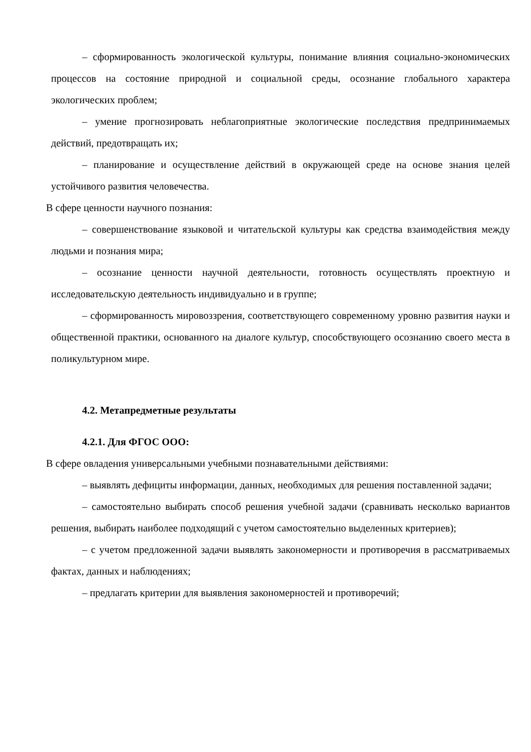– сформированность экологической культуры, понимание влияния социально-экономических процессов на состояние природной и социальной среды, осознание глобального характера экологических проблем;
– умение прогнозировать неблагоприятные экологические последствия предпринимаемых действий, предотвращать их;
– планирование и осуществление действий в окружающей среде на основе знания целей устойчивого развития человечества.
В сфере ценности научного познания:
– совершенствование языковой и читательской культуры как средства взаимодействия между людьми и познания мира;
– осознание ценности научной деятельности, готовность осуществлять проектную и исследовательскую деятельность индивидуально и в группе;
– сформированность мировоззрения, соответствующего современному уровню развития науки и общественной практики, основанного на диалоге культур, способствующего осознанию своего места в поликультурном мире.
4.2. Метапредметные результаты
4.2.1. Для ФГОС ООО:
В сфере овладения универсальными учебными познавательными действиями:
– выявлять дефициты информации, данных, необходимых для решения поставленной задачи;
– самостоятельно выбирать способ решения учебной задачи (сравнивать несколько вариантов решения, выбирать наиболее подходящий с учетом самостоятельно выделенных критериев);
– с учетом предложенной задачи выявлять закономерности и противоречия в рассматриваемых фактах, данных и наблюдениях;
– предлагать критерии для выявления закономерностей и противоречий;